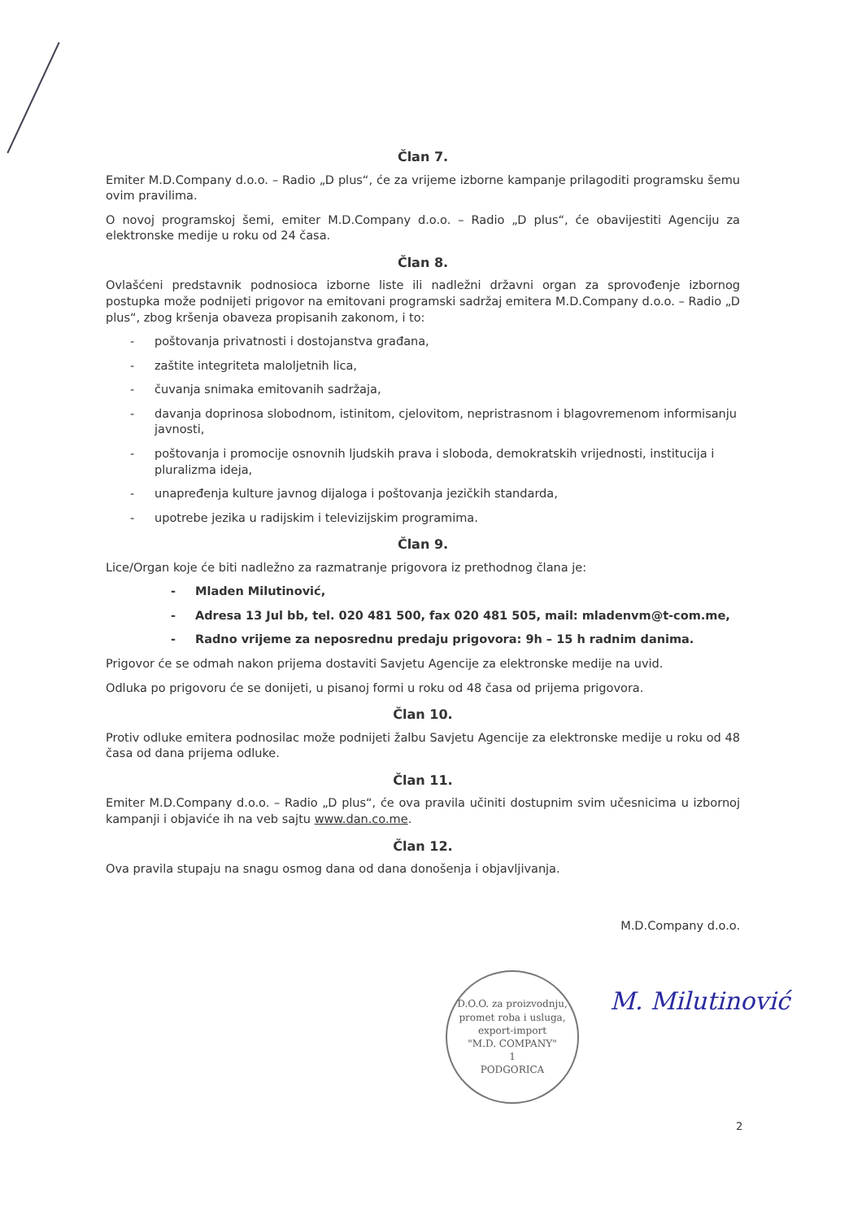Član 7.
Emiter M.D.Company d.o.o. – Radio „D plus“, će za vrijeme izborne kampanje prilagoditi programsku šemu ovim pravilima.
O novoj programskoj šemi, emiter M.D.Company d.o.o. – Radio „D plus“, će obavijestiti Agenciju za elektronske medije u roku od 24 časa.
Član 8.
Ovlašćeni predstavnik podnosioca izborne liste ili nadležni državni organ za sprovođenje izbornog postupka može podnijeti prigovor na emitovani programski sadržaj emitera M.D.Company d.o.o. – Radio „D plus“, zbog kršenja obaveza propisanih zakonom, i to:
- poštovanja privatnosti i dostojanstva građana,
- zaštite integriteta maloljetnih lica,
- čuvanja snimaka emitovanih sadržaja,
- davanja doprinosa slobodnom, istinitom, cjelovitom, nepristrasnom i blagovremenom informisanju javnosti,
- poštovanja i promocije osnovnih ljudskih prava i sloboda, demokratskih vrijednosti, institucija i pluralizma ideja,
- unapređenja kulture javnog dijaloga i poštovanja jezičkih standarda,
- upotrebe jezika u radijskim i televizijskim programima.
Član 9.
Lice/Organ koje će biti nadležno za razmatranje prigovora iz prethodnog člana je:
- Mladen Milutinović,
- Adresa 13 Jul bb, tel. 020 481 500, fax 020 481 505, mail: mladenvm@t-com.me,
- Radno vrijeme za neposrednu predaju prigovora: 9h – 15 h radnim danima.
Prigovor će se odmah nakon prijema dostaviti Savjetu Agencije za elektronske medije na uvid.
Odluka po prigovoru će se donijeti, u pisanoj formi u roku od 48 časa od prijema prigovora.
Član 10.
Protiv odluke emitera podnosilac može podnijeti žalbu Savjetu Agencije za elektronske medije u roku od 48 časa od dana prijema odluke.
Član 11.
Emiter M.D.Company d.o.o. – Radio „D plus“, će ova pravila učiniti dostupnim svim učesnicima u izbornoj kampanji i objaviće ih na veb sajtu www.dan.co.me.
Član 12.
Ova pravila stupaju na snagu osmog dana od dana donošenja i objavljivanja.
M.D.Company d.o.o.
D.O.O. za proizvodnju, promet roba i usluga, export-import
"M.D. COMPANY"
1
PODGORICA
M. Milutinović
2